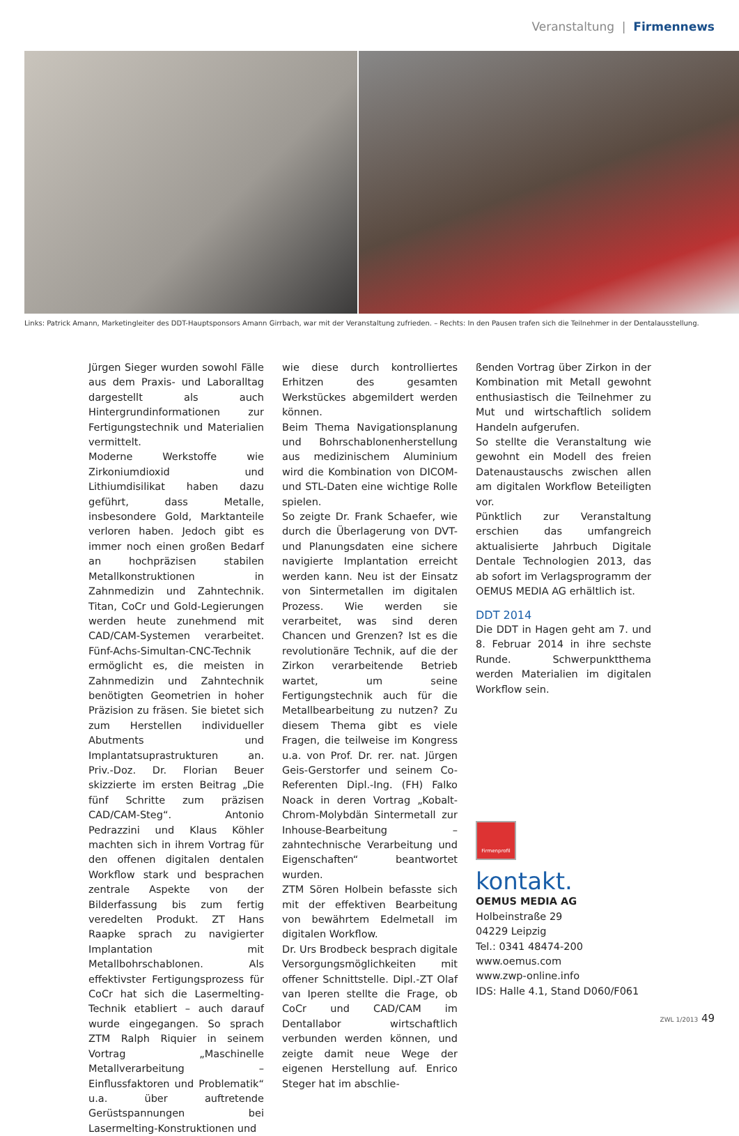Veranstaltung | Firmennews
Links: Patrick Amann, Marketingleiter des DDT-Hauptsponsors Amann Girrbach, war mit der Veranstaltung zufrieden. – Rechts: In den Pausen trafen sich die Teilnehmer in der Dentalausstellung.
Jürgen Sieger wurden sowohl Fälle aus dem Praxis- und Laboralltag dargestellt als auch Hintergrundinformationen zur Fertigungstechnik und Materialien vermittelt.
Moderne Werkstoffe wie Zirkoniumdioxid und Lithiumdisilikat haben dazu geführt, dass Metalle, insbesondere Gold, Marktanteile verloren haben. Jedoch gibt es immer noch einen großen Bedarf an hochpräzisen stabilen Metallkonstruktionen in Zahnmedizin und Zahntechnik. Titan, CoCr und Gold-Legierungen werden heute zunehmend mit CAD/CAM-Systemen verarbeitet. Fünf-Achs-Simultan-CNC-Technik ermöglicht es, die meisten in Zahnmedizin und Zahntechnik benötigten Geometrien in hoher Präzision zu fräsen. Sie bietet sich zum Herstellen individueller Abutments und Implantatsuprastrukturen an. Priv.-Doz. Dr. Florian Beuer skizzierte im ersten Beitrag „Die fünf Schritte zum präzisen CAD/CAM-Steg“. Antonio Pedrazzini und Klaus Köhler machten sich in ihrem Vortrag für den offenen digitalen dentalen Workflow stark und besprachen zentrale Aspekte von der Bilderfassung bis zum fertig veredelten Produkt. ZT Hans Raapke sprach zu navigierter Implantation mit Metallbohrschablonen. Als effektivster Fertigungsprozess für CoCr hat sich die Lasermelting-Technik etabliert – auch darauf wurde eingegangen. So sprach ZTM Ralph Riquier in seinem Vortrag „Maschinelle Metallverarbeitung – Einflussfaktoren und Problematik“ u.a. über auftretende Gerüstspannungen bei Lasermelting-Konstruktionen und
wie diese durch kontrolliertes Erhitzen des gesamten Werkstückes abgemildert werden können.
Beim Thema Navigationsplanung und Bohrschablonenherstellung aus medizinischem Aluminium wird die Kombination von DICOM- und STL-Daten eine wichtige Rolle spielen.
So zeigte Dr. Frank Schaefer, wie durch die Überlagerung von DVT- und Planungsdaten eine sichere navigierte Implantation erreicht werden kann. Neu ist der Einsatz von Sintermetallen im digitalen Prozess. Wie werden sie verarbeitet, was sind deren Chancen und Grenzen? Ist es die revolutionäre Technik, auf die der Zirkon verarbeitende Betrieb wartet, um seine Fertigungstechnik auch für die Metallbearbeitung zu nutzen? Zu diesem Thema gibt es viele Fragen, die teilweise im Kongress u.a. von Prof. Dr. rer. nat. Jürgen Geis-Gerstorfer und seinem Co-Referenten Dipl.-Ing. (FH) Falko Noack in deren Vortrag „Kobalt-Chrom-Molybdän Sintermetall zur Inhouse-Bearbeitung – zahntechnische Verarbeitung und Eigenschaften“ beantwortet wurden.
ZTM Sören Holbein befasste sich mit der effektiven Bearbeitung von bewährtem Edelmetall im digitalen Workflow.
Dr. Urs Brodbeck besprach digitale Versorgungsmöglichkeiten mit offener Schnittstelle. Dipl.-ZT Olaf van Iperen stellte die Frage, ob CoCr und CAD/CAM im Dentallabor wirtschaftlich verbunden werden können, und zeigte damit neue Wege der eigenen Herstellung auf. Enrico Steger hat im abschlie-
ßenden Vortrag über Zirkon in der Kombination mit Metall gewohnt enthusiastisch die Teilnehmer zu Mut und wirtschaftlich solidem Handeln aufgerufen.
So stellte die Veranstaltung wie gewohnt ein Modell des freien Datenaustauschs zwischen allen am digitalen Workflow Beteiligten vor.
Pünktlich zur Veranstaltung erschien das umfangreich aktualisierte Jahrbuch Digitale Dentale Technologien 2013, das ab sofort im Verlagsprogramm der OEMUS MEDIA AG erhältlich ist.
DDT 2014
Die DDT in Hagen geht am 7. und 8. Februar 2014 in ihre sechste Runde. Schwerpunktthema werden Materialien im digitalen Workflow sein.
Firmenprofil
kontakt.
OEMUS MEDIA AG
Holbeinstraße 29
04229 Leipzig
Tel.: 0341 48474-200
www.oemus.com
www.zwp-online.info
IDS: Halle 4.1, Stand D060/F061
ZWL 1/2013 49